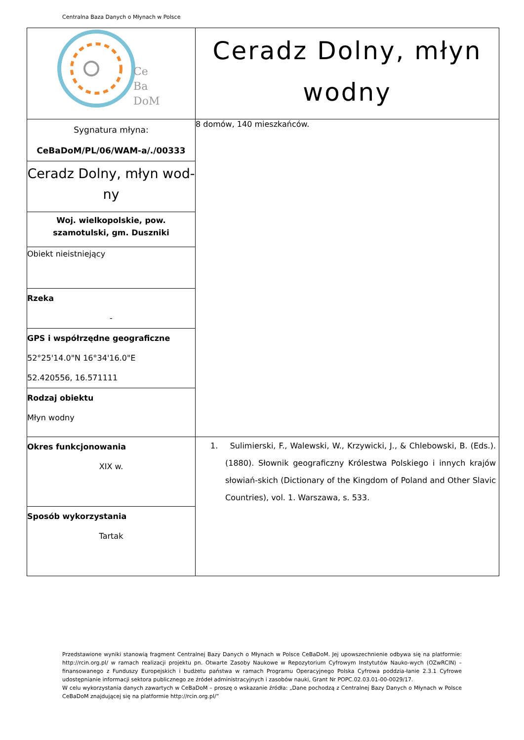Centralna Baza Danych o Młynach w Polsce
| Ce Ba DoM | Ceradz Dolny, młyn wodny |
| Sygnatura młyna: CeBaDoM/PL/06/WAM-a/./00333 | 8 domów, 140 mieszkańców. |
| Ceradz Dolny, młyn wod- ny | |
| Woj. wielkopolskie, pow. szamotulski, gm. Duszniki | |
| Obiekt nieistniejący | |
| Rzeka - | |
| GPS i współrzędne geograficzne 52°25'14.0"N 16°34'16.0"E 52.420556, 16.571111 | |
| Rodzaj obiektu Młyn wodny | |
| Okres funkcjonowania XIX w. | 1. Sulimierski, F., Walewski, W., Krzywicki, J., & Chlebowski, B. (Eds.). (1880). Słownik geograficzny Królestwa Polskiego i innych krajów słowiań-skich (Dictionary of the Kingdom of Poland and Other Slavic Countries), vol. 1. Warszawa, s. 533. |
| Sposób wykorzystania Tartak | |
Przedstawione wyniki stanowią fragment Centralnej Bazy Danych o Młynach w Polsce CeBaDoM. Jej upowszechnienie odbywa się na platformie: http://rcin.org.pl/ w ramach realizacji projektu pn. Otwarte Zasoby Naukowe w Repozytorium Cyfrowym Instytutów Nauko-wych (OZwRCIN) – finansowanego z Funduszy Europejskich i budżetu państwa w ramach Programu Operacyjnego Polska Cyfrowa poddzia-łanie 2.3.1 Cyfrowe udostępnianie informacji sektora publicznego ze źródeł administracyjnych i zasobów nauki, Grant Nr POPC.02.03.01-00-0029/17.
W celu wykorzystania danych zawartych w CeBaDoM – proszę o wskazanie źródła: „Dane pochodzą z Centralnej Bazy Danych o Młynach w Polsce CeBaDoM znajdującej się na platformie http://rcin.org.pl/”